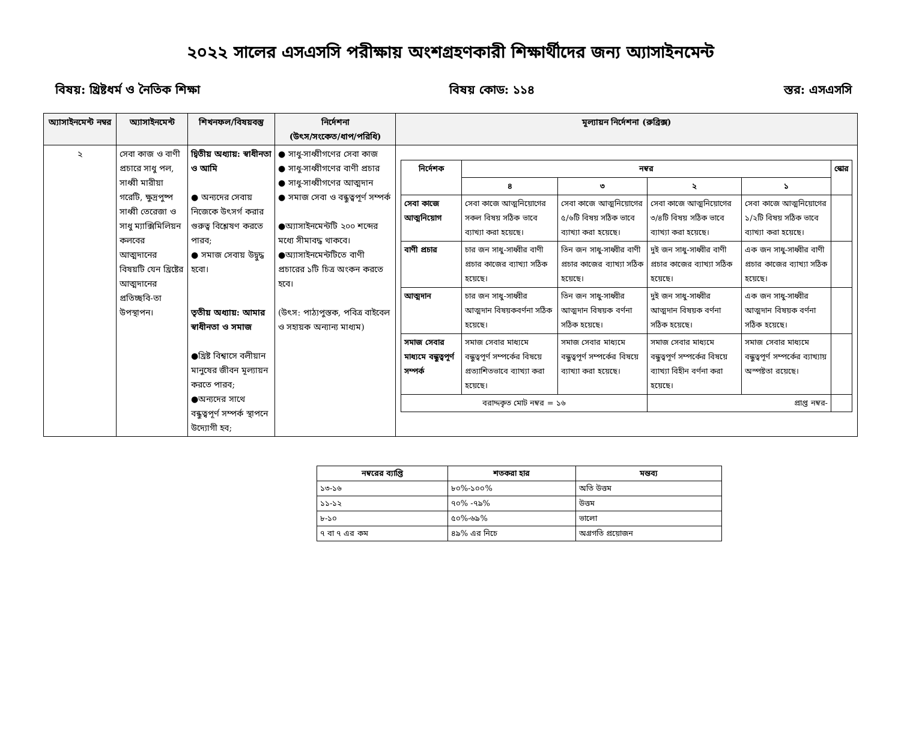২০২২ সালের এসএসসি পরীক্ষায় অংশগ্রহণকারী শিক্ষার্থীদের জন্য অ্যাসাইনমেন্ট
বিষয়: খ্রিষ্টধর্ম ও নৈতিক শিক্ষা বিষয় কোড: ১১৪ স্তর: এসএসসি
| অ্যাসাইনমেন্ট নম্বর | অ্যাসাইনমেন্ট | শিখনফল/বিষয়বস্তু | নির্দেশনা (উৎস/সংকেত/ধাপ/পরিধি) | মূল্যায়ন নির্দেশনা (রুব্রিক্স) |
| --- | --- | --- | --- | --- |
| ২ | সেবা কাজ ও বাণী প্রচারে সাধু পল, সাধ্বী মারীয়া গরেটি, ক্ষুদ্রপুষ্প সাধ্বী তেরেজা ও সাধু ম্যাক্সিমিলিয়ন কলবের আত্মদানের বিষয়টি যেন খ্রিষ্টের আত্মদানের প্রতিচ্ছবি-তা উপস্থাপন। | দ্বিতীয় অধ্যায়: স্বাধীনতা ও আমি ● অন্যদের সেবায় নিজেকে উৎসর্গ করার গুরুত্ব বিশ্লেষণ করতে পারব; ● সমাজ সেবায় উদ্বুদ্ধ হবো। তৃতীয় অধ্যায়: আমার স্বাধীনতা ও সমাজ ●খ্রিষ্ট বিশ্বাসে বলীয়ান মানুষের জীবন মূল্যায়ন করতে পারব; ●অন্যদের সাথে বন্ধুত্বপূর্ণ সম্পর্ক স্থাপনে উদ্যোগী হব; | ● সাধু-সাধ্বীগণের সেবা কাজ ● সাধু-সাধ্বীগণের বাণী প্রচার ● সাধু-সাধ্বীগণের আত্মদান ● সমাজ সেবা ও বন্ধুত্বপূর্ণ সম্পর্ক ●অ্যাসাইনমেন্টটি ২০০ শব্দের মধ্যে সীমাবদ্ধ থাকবে। ●অ্যাসাইনমেন্টটিতে বাণী প্রচারের ১টি চিত্র অংকন করতে হবে। (উৎস: পাঠ্যপুস্তক, পবিত্র বাইবেল ও সহায়ক অন্যান্য মাধ্যম) | / নির্দেশক / নম্বর / / / / স্কোর / / --- / --- / --- / --- / --- / --- / / / ৪ / ৩ / ২ / ১ / / / সেবা কাজে আত্মনিয়োগ / সেবা কাজে আত্মনিয়োগের সকল বিষয় সঠিক ভাবে ব্যাখ্যা করা হয়েছে। / সেবা কাজে আত্মনিয়োগের ৫/৬টি বিষয় সঠিক ভাবে ব্যাখ্যা করা হয়েছে। / সেবা কাজে আত্মনিয়োগের ৩/৪টি বিষয় সঠিক ভাবে ব্যাখ্যা করা হয়েছে। / সেবা কাজে আত্মনিয়োগের ১/২টি বিষয় সঠিক ভাবে ব্যাখ্যা করা হয়েছে। / / / বাণী প্রচার / চার জন সাধু-সাধ্বীর বাণী প্রচার কাজের ব্যাখ্যা সঠিক হয়েছে। / তিন জন সাধু-সাধ্বীর বাণী প্রচার কাজের ব্যাখ্যা সঠিক হয়েছে। / দুই জন সাধু-সাধ্বীর বাণী প্রচার কাজের ব্যাখ্যা সঠিক হয়েছে। / এক জন সাধু-সাধ্বীর বাণী প্রচার কাজের ব্যাখ্যা সঠিক হয়েছে। / / / আত্মদান / চার জন সাধু-সাধ্বীর আত্মদান বিষয়কবর্ণনা সঠিক হয়েছে। / তিন জন সাধু-সাধ্বীর আত্মদান বিষয়ক বর্ণনা সঠিক হয়েছে। / দুই জন সাধু-সাধ্বীর আত্মদান বিষয়ক বর্ণনা সঠিক হয়েছে। / এক জন সাধু-সাধ্বীর আত্মদান বিষয়ক বর্ণনা সঠিক হয়েছে। / / / সমাজ সেবার মাধ্যমে বন্ধুত্বপূর্ণ সম্পর্ক / সমাজ সেবার মাধ্যমে বন্ধুত্বপূর্ণ সম্পর্কের বিষয়ে প্রত্যাশিতভাবে ব্যাখ্যা করা হয়েছে। / সমাজ সেবার মাধ্যমে বন্ধুত্বপূর্ণ সম্পর্কের বিষয়ে ব্যাখ্যা করা হয়েছে। / সমাজ সেবার মাধ্যমে বন্ধুত্বপূর্ণ সম্পর্কের বিষয়ে ব্যাখ্যা বিহীন বর্ণনা করা হয়েছে। / সমাজ সেবার মাধ্যমে বন্ধুত্বপূর্ণ সম্পর্কের ব্যাখ্যায় অস্পষ্টতা রয়েছে। / / / বরাদ্দকৃত মোট নম্বর = ১৬ / / / প্রাপ্ত নম্বর- / / / |
| নম্বরের ব্যাপ্তি | শতকরা হার | মন্তব্য |
| --- | --- | --- |
| ১৩-১৬ | ৮০%-১০০% | অতি উত্তম |
| ১১-১২ | ৭০% -৭৯% | উত্তম |
| ৮-১০ | ৫০%-৬৯% | ভালো |
| ৭ বা ৭ এর কম | ৪৯% এর নিচে | অগ্রগতি প্রয়োজন |